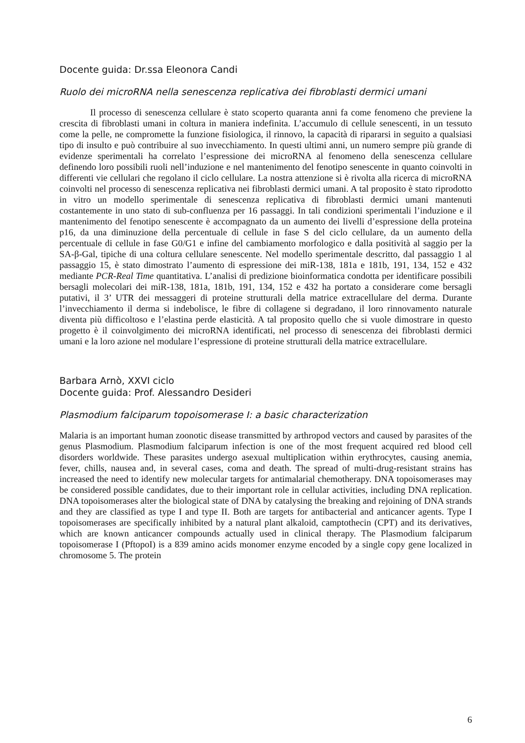Docente guida: Dr.ssa Eleonora Candi
Ruolo dei microRNA nella senescenza replicativa dei fibroblasti dermici umani
Il processo di senescenza cellulare è stato scoperto quaranta anni fa come fenomeno che previene la crescita di fibroblasti umani in coltura in maniera indefinita. L’accumulo di cellule senescenti, in un tessuto come la pelle, ne compromette la funzione fisiologica, il rinnovo, la capacità di ripararsi in seguito a qualsiasi tipo di insulto e può contribuire al suo invecchiamento. In questi ultimi anni, un numero sempre più grande di evidenze sperimentali ha correlato l’espressione dei microRNA al fenomeno della senescenza cellulare definendo loro possibili ruoli nell’induzione e nel mantenimento del fenotipo senescente in quanto coinvolti in differenti vie cellulari che regolano il ciclo cellulare. La nostra attenzione si è rivolta alla ricerca di microRNA coinvolti nel processo di senescenza replicativa nei fibroblasti dermici umani. A tal proposito è stato riprodotto in vitro un modello sperimentale di senescenza replicativa di fibroblasti dermici umani mantenuti costantemente in uno stato di sub-confluenza per 16 passaggi. In tali condizioni sperimentali l’induzione e il mantenimento del fenotipo senescente è accompagnato da un aumento dei livelli d’espressione della proteina p16, da una diminuzione della percentuale di cellule in fase S del ciclo cellulare, da un aumento della percentuale di cellule in fase G0/G1 e infine del cambiamento morfologico e dalla positività al saggio per la SA-β-Gal, tipiche di una coltura cellulare senescente. Nel modello sperimentale descritto, dal passaggio 1 al passaggio 15, è stato dimostrato l’aumento di espressione dei miR-138, 181a e 181b, 191, 134, 152 e 432 mediante PCR-Real Time quantitativa. L’analisi di predizione bioinformatica condotta per identificare possibili bersagli molecolari dei miR-138, 181a, 181b, 191, 134, 152 e 432 ha portato a considerare come bersagli putativi, il 3’ UTR dei messaggeri di proteine strutturali della matrice extracellulare del derma. Durante l’invecchiamento il derma si indebolisce, le fibre di collagene si degradano, il loro rinnovamento naturale diventa più difficoltoso e l’elastina perde elasticità. A tal proposito quello che si vuole dimostrare in questo progetto è il coinvolgimento dei microRNA identificati, nel processo di senescenza dei fibroblasti dermici umani e la loro azione nel modulare l’espressione di proteine strutturali della matrice extracellulare.
Barbara Arnò, XXVI ciclo
Docente guida: Prof. Alessandro Desideri
Plasmodium falciparum topoisomerase I: a basic characterization
Malaria is an important human zoonotic disease transmitted by arthropod vectors and caused by parasites of the genus Plasmodium. Plasmodium falciparum infection is one of the most frequent acquired red blood cell disorders worldwide. These parasites undergo asexual multiplication within erythrocytes, causing anemia, fever, chills, nausea and, in several cases, coma and death. The spread of multi-drug-resistant strains has increased the need to identify new molecular targets for antimalarial chemotherapy. DNA topoisomerases may be considered possible candidates, due to their important role in cellular activities, including DNA replication. DNA topoisomerases alter the biological state of DNA by catalysing the breaking and rejoining of DNA strands and they are classified as type I and type II. Both are targets for antibacterial and anticancer agents. Type I topoisomerases are specifically inhibited by a natural plant alkaloid, camptothecin (CPT) and its derivatives, which are known anticancer compounds actually used in clinical therapy. The Plasmodium falciparum topoisomerase I (PftopoI) is a 839 amino acids monomer enzyme encoded by a single copy gene localized in chromosome 5. The protein
6